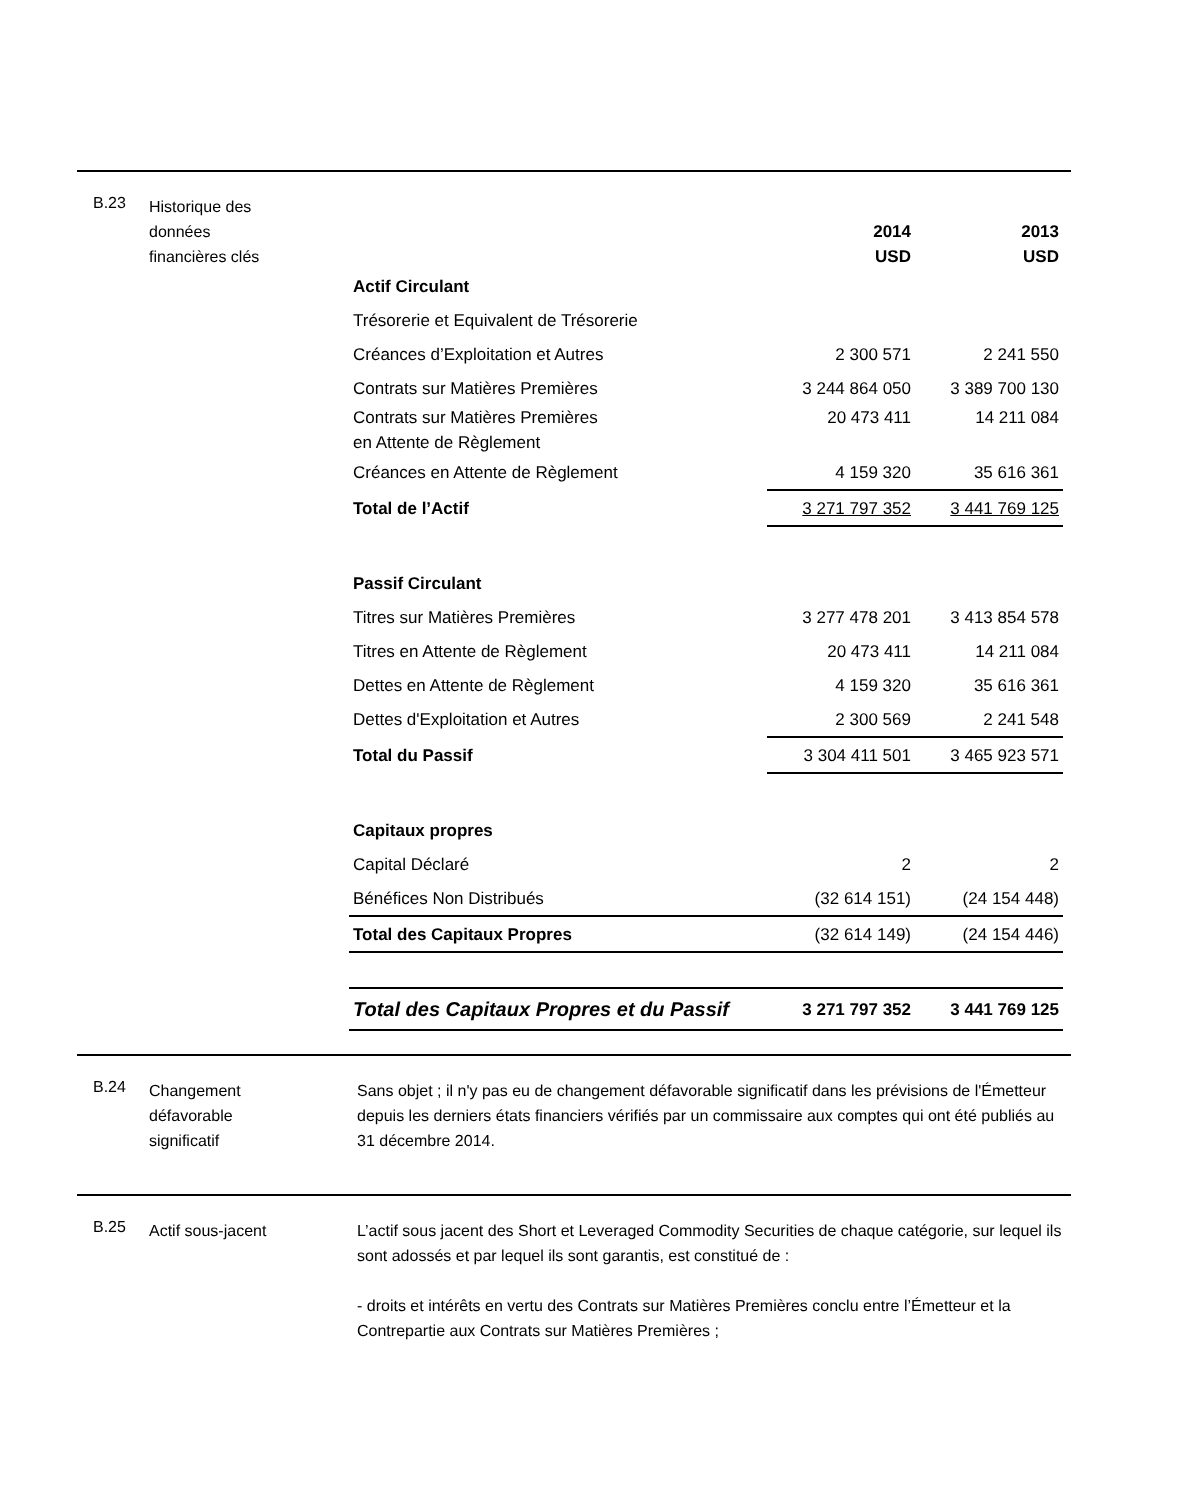B.23
Historique des
données
financières clés
| | 2014 USD | 2013 USD |
| Actif Circulant | | |
| Trésorerie et Equivalent de Trésorerie | | |
| Créances d’Exploitation et Autres | 2 300 571 | 2 241 550 |
| Contrats sur Matières Premières | 3 244 864 050 | 3 389 700 130 |
| Contrats sur Matières Premières en Attente de Règlement | 20 473 411 | 14 211 084 |
| Créances en Attente de Règlement | 4 159 320 | 35 616 361 |
| Total de l’Actif | 3 271 797 352 | 3 441 769 125 |
| Passif Circulant | | |
| Titres sur Matières Premières | 3 277 478 201 | 3 413 854 578 |
| Titres en Attente de Règlement | 20 473 411 | 14 211 084 |
| Dettes en Attente de Règlement | 4 159 320 | 35 616 361 |
| Dettes d'Exploitation et Autres | 2 300 569 | 2 241 548 |
| Total du Passif | 3 304 411 501 | 3 465 923 571 |
| Capitaux propres | | |
| Capital Déclaré | 2 | 2 |
| Bénéfices Non Distribués | (32 614 151) | (24 154 448) |
| Total des Capitaux Propres | (32 614 149) | (24 154 446) |
| Total des Capitaux Propres et du Passif | 3 271 797 352 | 3 441 769 125 |
B.24
Changement
défavorable
significatif
Sans objet ; il n'y pas eu de changement défavorable significatif dans les prévisions de l'Émetteur depuis les derniers états financiers vérifiés par un commissaire aux comptes qui ont été publiés au 31 décembre 2014.
B.25
Actif sous-jacent L’actif sous jacent des Short et Leveraged Commodity Securities de chaque catégorie, sur lequel ils sont adossés et par lequel ils sont garantis, est constitué de :
- droits et intérêts en vertu des Contrats sur Matières Premières conclu entre l’Émetteur et la Contrepartie aux Contrats sur Matières Premières ;